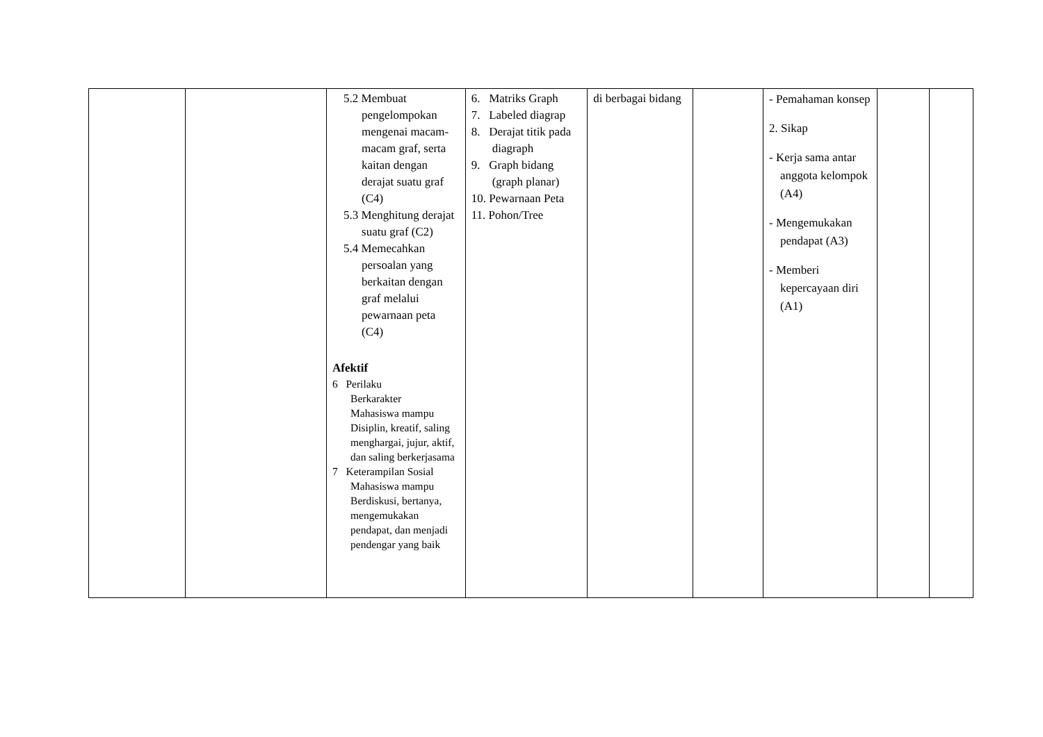| | | 5.2 Membuat pengelompokan mengenai macam-macam graf, serta kaitan dengan derajat suatu graf (C4) 5.3 Menghitung derajat suatu graf (C2) 5.4 Memecahkan persoalan yang berkaitan dengan graf melalui pewarnaan peta (C4) Afektif 6 Perilaku Berkarakter Mahasiswa mampu Disiplin, kreatif, saling menghargai, jujur, aktif, dan saling berkerjasama 7 Keterampilan Sosial Mahasiswa mampu Berdiskusi, bertanya, mengemukakan pendapat, dan menjadi pendengar yang baik | 6. Matriks Graph 7. Labeled diagrap 8. Derajat titik pada diagraph 9. Graph bidang (graph planar) 10. Pewarnaan Peta 11. Pohon/Tree | di berbagai bidang | | - Pemahaman konsep 2. Sikap - Kerja sama antar anggota kelompok (A4) - Mengemukakan pendapat (A3) - Memberi kepercayaan diri (A1) | | |